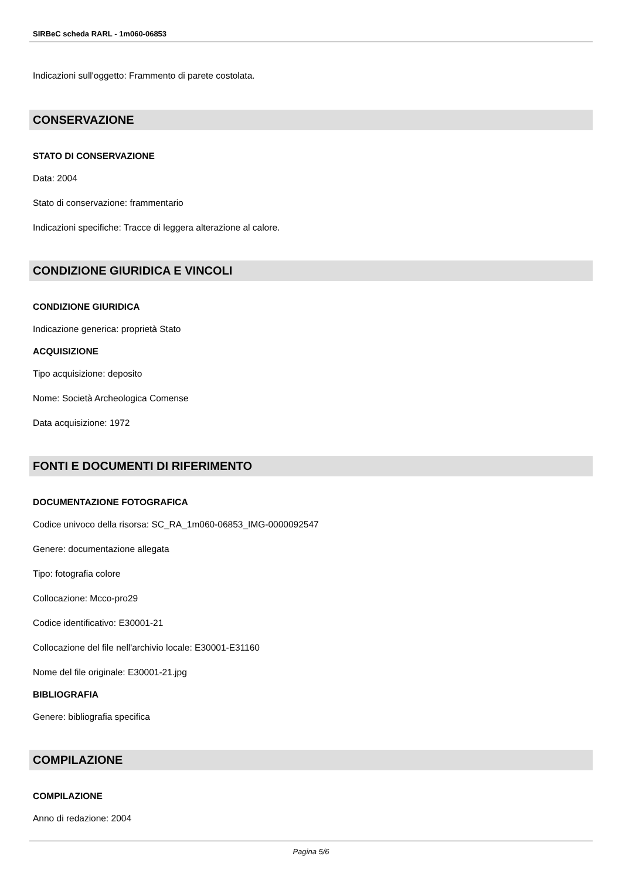SIRBeC scheda RARL - 1m060-06853
Indicazioni sull'oggetto: Frammento di parete costolata.
CONSERVAZIONE
STATO DI CONSERVAZIONE
Data: 2004
Stato di conservazione: frammentario
Indicazioni specifiche: Tracce di leggera alterazione al calore.
CONDIZIONE GIURIDICA E VINCOLI
CONDIZIONE GIURIDICA
Indicazione generica: proprietà Stato
ACQUISIZIONE
Tipo acquisizione: deposito
Nome: Società Archeologica Comense
Data acquisizione: 1972
FONTI E DOCUMENTI DI RIFERIMENTO
DOCUMENTAZIONE FOTOGRAFICA
Codice univoco della risorsa: SC_RA_1m060-06853_IMG-0000092547
Genere: documentazione allegata
Tipo: fotografia colore
Collocazione: Mcco-pro29
Codice identificativo: E30001-21
Collocazione del file nell'archivio locale: E30001-E31160
Nome del file originale: E30001-21.jpg
BIBLIOGRAFIA
Genere: bibliografia specifica
COMPILAZIONE
COMPILAZIONE
Anno di redazione: 2004
Pagina 5/6